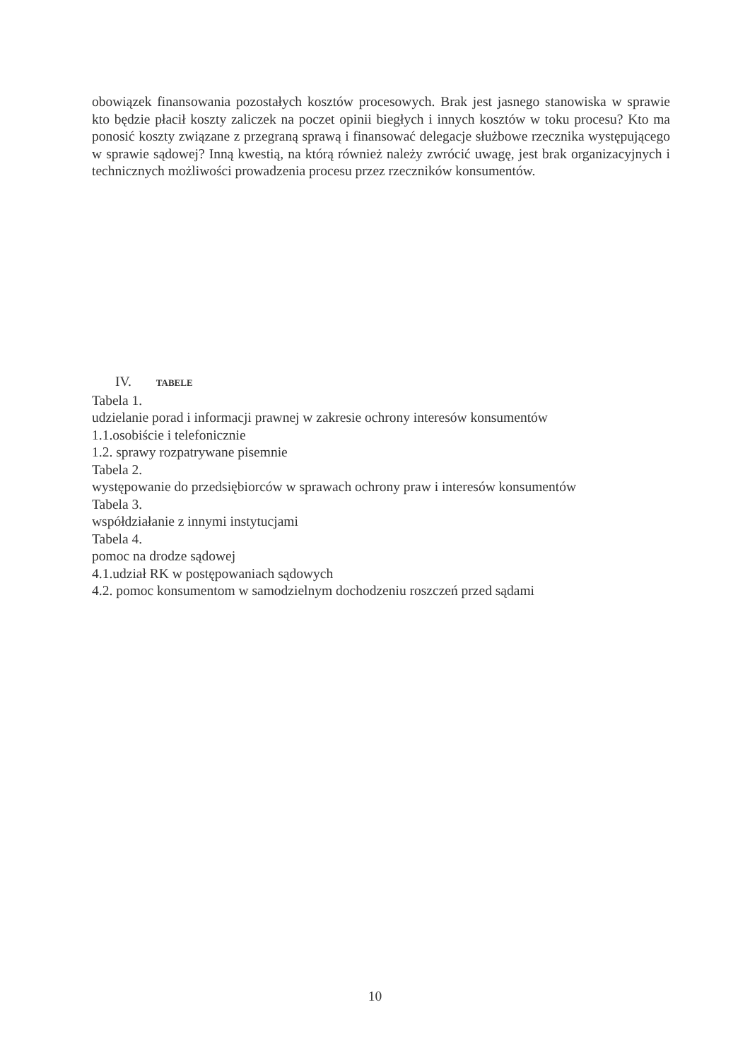obowiązek finansowania pozostałych kosztów procesowych. Brak jest jasnego stanowiska w sprawie kto będzie płacił koszty zaliczek na poczet opinii biegłych i innych kosztów w toku procesu? Kto ma ponosić koszty związane z przegraną sprawą i finansować delegacje służbowe rzecznika występującego w sprawie sądowej? Inną kwestią, na którą również należy zwrócić uwagę, jest brak organizacyjnych i technicznych możliwości prowadzenia procesu przez rzeczników konsumentów.
IV. TABELE
Tabela 1.
udzielanie porad i informacji prawnej w zakresie ochrony interesów konsumentów
1.1.osobiście i telefonicznie
1.2. sprawy rozpatrywane pisemnie
Tabela 2.
występowanie do przedsiębiorców w sprawach ochrony praw i interesów konsumentów
Tabela 3.
współdziałanie z innymi instytucjami
Tabela 4.
pomoc na drodze sądowej
4.1.udział RK w postępowaniach sądowych
4.2. pomoc konsumentom w samodzielnym dochodzeniu roszczeń przed sądami
10